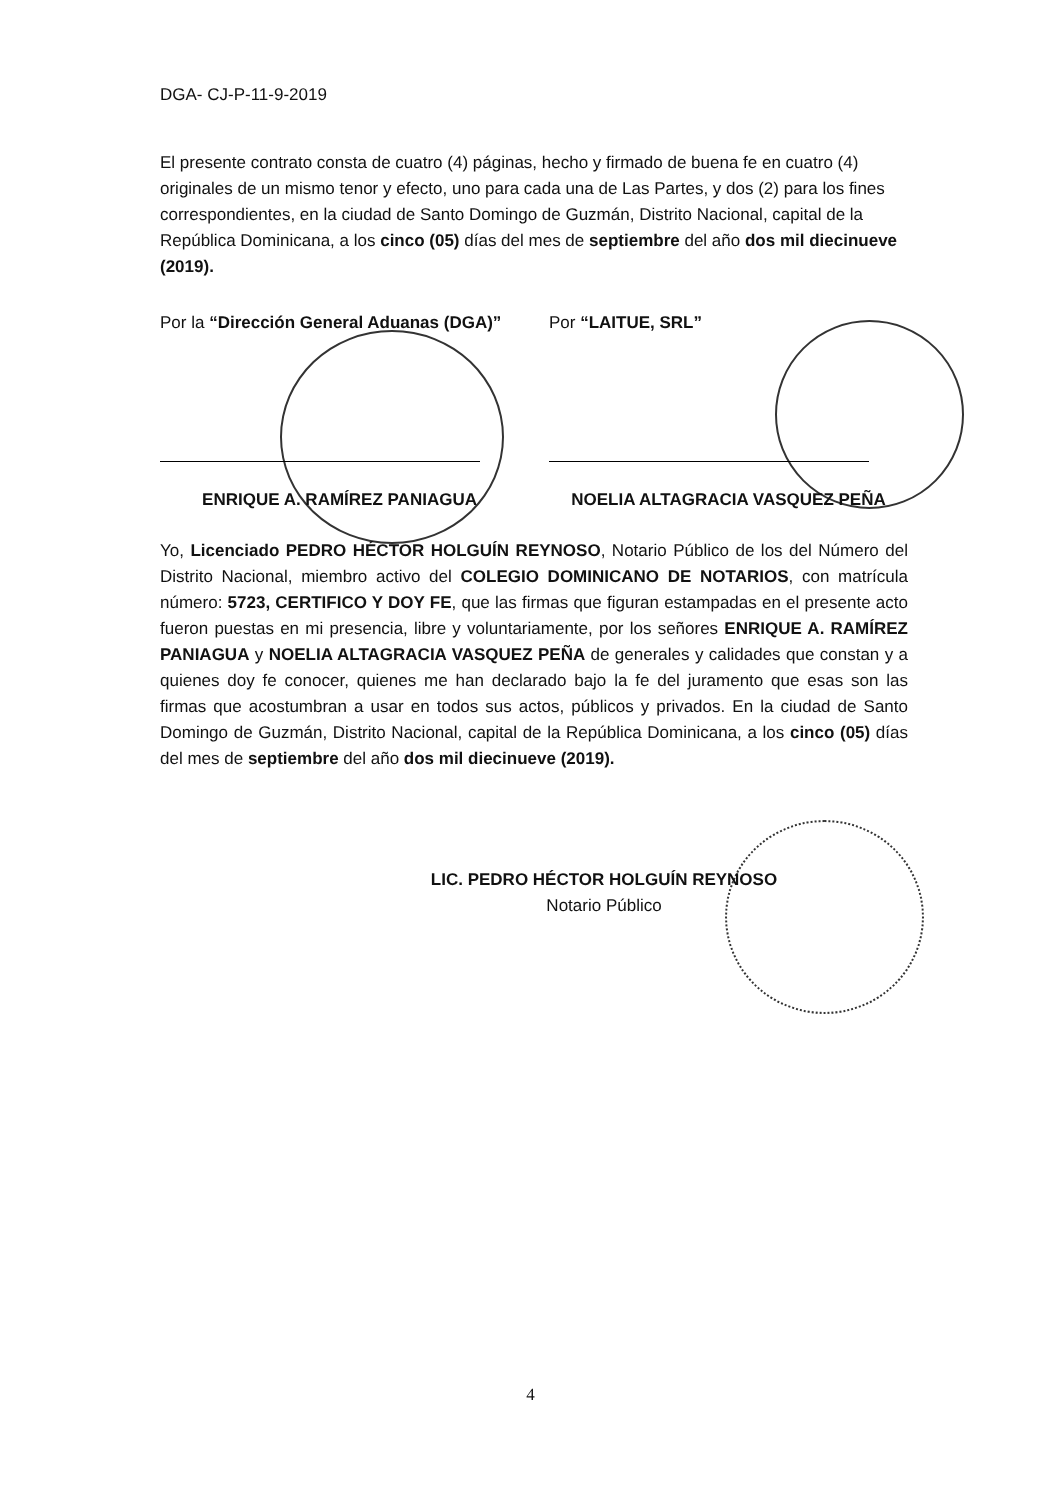DGA- CJ-P-11-9-2019
El presente contrato consta de cuatro (4) páginas, hecho y firmado de buena fe en cuatro (4) originales de un mismo tenor y efecto, uno para cada una de Las Partes, y dos (2) para los fines correspondientes, en la ciudad de Santo Domingo de Guzmán, Distrito Nacional, capital de la República Dominicana, a los cinco (05) días del mes de septiembre del año dos mil diecinueve (2019).
Por la “Dirección General Aduanas (DGA)”
ENRIQUE A. RAMÍREZ PANIAGUA
Por “LAITUE, SRL”
NOELIA ALTAGRACIA VASQUEZ PEÑA
Yo, Licenciado PEDRO HÉCTOR HOLGUÍN REYNOSO, Notario Público de los del Número del Distrito Nacional, miembro activo del COLEGIO DOMINICANO DE NOTARIOS, con matrícula número: 5723, CERTIFICO Y DOY FE, que las firmas que figuran estampadas en el presente acto fueron puestas en mi presencia, libre y voluntariamente, por los señores ENRIQUE A. RAMÍREZ PANIAGUA y NOELIA ALTAGRACIA VASQUEZ PEÑA de generales y calidades que constan y a quienes doy fe conocer, quienes me han declarado bajo la fe del juramento que esas son las firmas que acostumbran a usar en todos sus actos, públicos y privados. En la ciudad de Santo Domingo de Guzmán, Distrito Nacional, capital de la República Dominicana, a los cinco (05) días del mes de septiembre del año dos mil diecinueve (2019).
LIC. PEDRO HÉCTOR HOLGUÍN REYNOSO
Notario Público
4